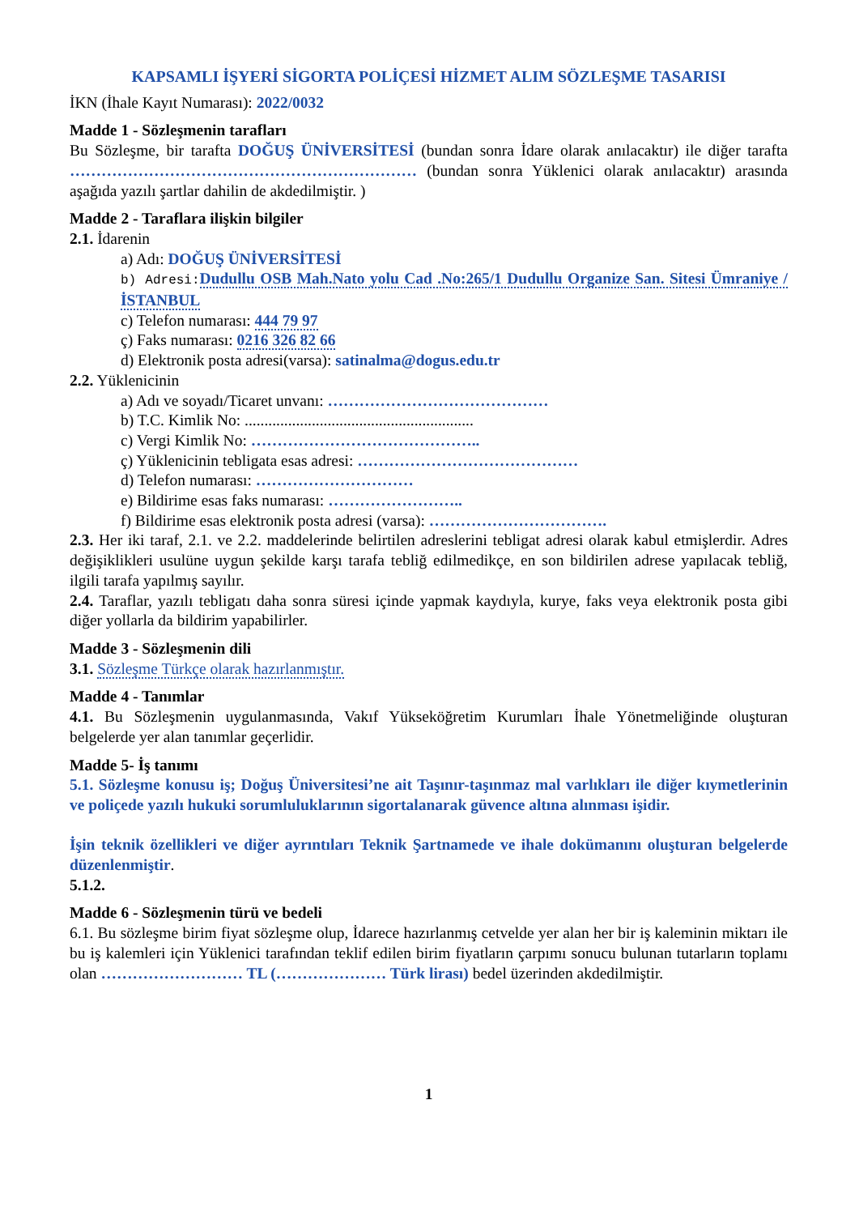KAPSAMLI İŞYERİ SİGORTA POLİÇESİ HİZMET ALIM SÖZLEŞME TASARISI
İKN (İhale Kayıt Numarası): 2022/0032
Madde 1 - Sözleşmenin tarafları
Bu Sözleşme, bir tarafta DOĞUŞ ÜNİVERSİTESİ (bundan sonra İdare olarak anılacaktır) ile diğer tarafta ………………………………………………………… (bundan sonra Yüklenici olarak anılacaktır) arasında aşağıda yazılı şartlar dahilin de akdedilmiştir. )
Madde 2 - Taraflara ilişkin bilgiler
2.1. İdarenin
a) Adı: DOĞUŞ ÜNİVERSİTESİ
b) Adresi: Dudullu OSB Mah.Nato yolu Cad .No:265/1 Dudullu Organize San. Sitesi Ümraniye / İSTANBUL
c) Telefon numarası: 444 79 97
ç) Faks numarası: 0216 326 82 66
d) Elektronik posta adresi(varsa): satinalma@dogus.edu.tr
2.2. Yüklenicinin
a) Adı ve soyadı/Ticaret unvanı: ……………………………………
b) T.C. Kimlik No: ..........................................................
c) Vergi Kimlik No: ……………………………………..
ç) Yüklenicinin tebligata esas adresi: ……………………………………
d) Telefon numarası: …………………………
e) Bildirime esas faks numarası: ……………………..
f) Bildirime esas elektronik posta adresi (varsa): …………………………….
2.3. Her iki taraf, 2.1. ve 2.2. maddelerinde belirtilen adreslerini tebligat adresi olarak kabul etmişlerdir. Adres değişiklikleri usulüne uygun şekilde karşı tarafa tebliğ edilmedikçe, en son bildirilen adrese yapılacak tebliğ, ilgili tarafa yapılmış sayılır.
2.4. Taraflar, yazılı tebligatı daha sonra süresi içinde yapmak kaydıyla, kurye, faks veya elektronik posta gibi diğer yollarla da bildirim yapabilirler.
Madde 3 - Sözleşmenin dili
3.1. Sözleşme Türkçe olarak hazırlanmıştır.
Madde 4 - Tanımlar
4.1. Bu Sözleşmenin uygulanmasında, Vakıf Yükseköğretim Kurumları İhale Yönetmeliğinde oluşturan belgelerde yer alan tanımlar geçerlidir.
Madde 5- İş tanımı
5.1. Sözleşme konusu iş; Doğuş Üniversitesi’ne ait Taşınır-taşınmaz mal varlıkları ile diğer kıymetlerinin ve poliçede yazılı hukuki sorumluluklarının sigortalanarak güvence altına alınması işidir.
İşin teknik özellikleri ve diğer ayrıntıları Teknik Şartnamede ve ihale dokümanını oluşturan belgelerde düzenlenmiştir.
5.1.2.
Madde 6 - Sözleşmenin türü ve bedeli
6.1. Bu sözleşme birim fiyat sözleşme olup, İdarece hazırlanmış cetvelde yer alan her bir iş kaleminin miktarı ile bu iş kalemleri için Yüklenici tarafından teklif edilen birim fiyatların çarpımı sonucu bulunan tutarların toplamı olan ……………………… TL (………………… Türk lirası) bedel üzerinden akdedilmiştir.
1